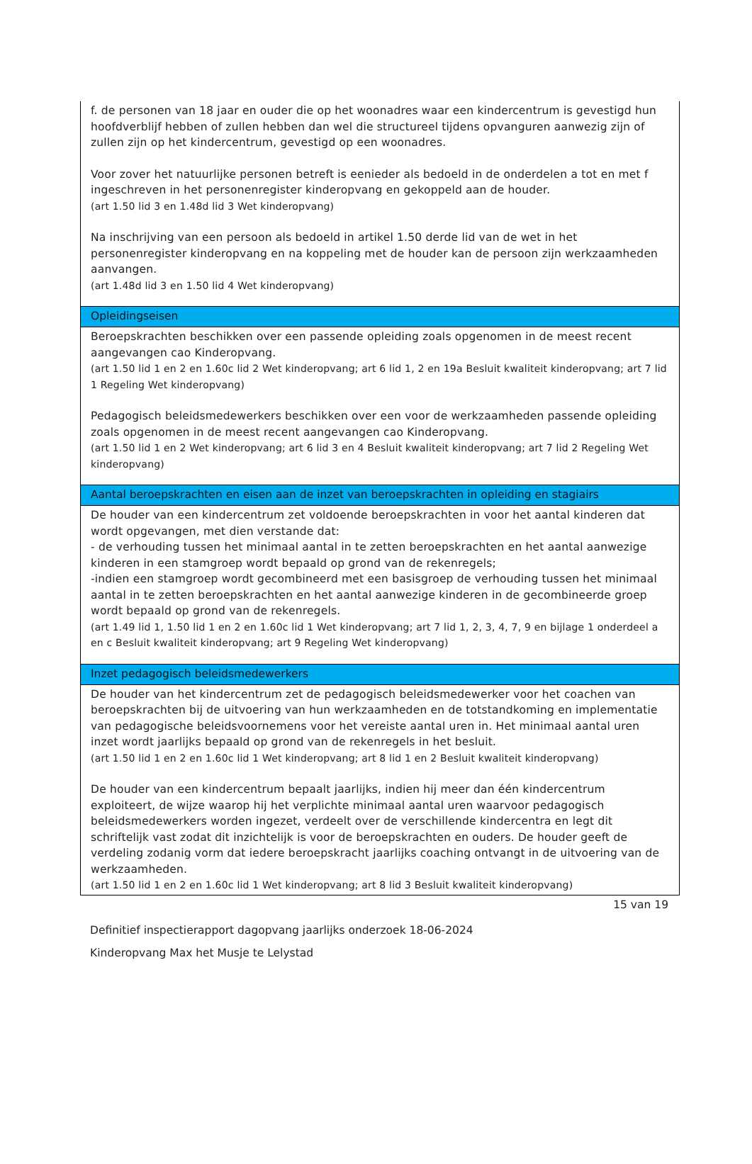f. de personen van 18 jaar en ouder die op het woonadres waar een kindercentrum is gevestigd hun hoofdverblijf hebben of zullen hebben dan wel die structureel tijdens opvanguren aanwezig zijn of zullen zijn op het kindercentrum, gevestigd op een woonadres.
Voor zover het natuurlijke personen betreft is eenieder als bedoeld in de onderdelen a tot en met f ingeschreven in het personenregister kinderopvang en gekoppeld aan de houder.
(art 1.50 lid 3 en 1.48d lid 3 Wet kinderopvang)
Na inschrijving van een persoon als bedoeld in artikel 1.50 derde lid van de wet in het personenregister kinderopvang en na koppeling met de houder kan de persoon zijn werkzaamheden aanvangen.
(art 1.48d lid 3 en 1.50 lid 4 Wet kinderopvang)
Opleidingseisen
Beroepskrachten beschikken over een passende opleiding zoals opgenomen in de meest recent aangevangen cao Kinderopvang.
(art 1.50 lid 1 en 2 en 1.60c lid 2 Wet kinderopvang; art 6 lid 1, 2 en 19a Besluit kwaliteit kinderopvang; art 7 lid 1 Regeling Wet kinderopvang)
Pedagogisch beleidsmedewerkers beschikken over een voor de werkzaamheden passende opleiding zoals opgenomen in de meest recent aangevangen cao Kinderopvang.
(art 1.50 lid 1 en 2 Wet kinderopvang; art 6 lid 3 en 4 Besluit kwaliteit kinderopvang; art 7 lid 2 Regeling Wet kinderopvang)
Aantal beroepskrachten en eisen aan de inzet van beroepskrachten in opleiding en stagiairs
De houder van een kindercentrum zet voldoende beroepskrachten in voor het aantal kinderen dat wordt opgevangen, met dien verstande dat:
- de verhouding tussen het minimaal aantal in te zetten beroepskrachten en het aantal aanwezige kinderen in een stamgroep wordt bepaald op grond van de rekenregels;
-indien een stamgroep wordt gecombineerd met een basisgroep de verhouding tussen het minimaal aantal in te zetten beroepskrachten en het aantal aanwezige kinderen in de gecombineerde groep wordt bepaald op grond van de rekenregels.
(art 1.49 lid 1, 1.50 lid 1 en 2 en 1.60c lid 1 Wet kinderopvang; art 7 lid 1, 2, 3, 4, 7, 9 en bijlage 1 onderdeel a en c Besluit kwaliteit kinderopvang; art 9 Regeling Wet kinderopvang)
Inzet pedagogisch beleidsmedewerkers
De houder van het kindercentrum zet de pedagogisch beleidsmedewerker voor het coachen van beroepskrachten bij de uitvoering van hun werkzaamheden en de totstandkoming en implementatie van pedagogische beleidsvoornemens voor het vereiste aantal uren in. Het minimaal aantal uren inzet wordt jaarlijks bepaald op grond van de rekenregels in het besluit.
(art 1.50 lid 1 en 2 en 1.60c lid 1 Wet kinderopvang; art 8 lid 1 en 2 Besluit kwaliteit kinderopvang)
De houder van een kindercentrum bepaalt jaarlijks, indien hij meer dan één kindercentrum exploiteert, de wijze waarop hij het verplichte minimaal aantal uren waarvoor pedagogisch beleidsmedewerkers worden ingezet, verdeelt over de verschillende kindercentra en legt dit schriftelijk vast zodat dit inzichtelijk is voor de beroepskrachten en ouders. De houder geeft de verdeling zodanig vorm dat iedere beroepskracht jaarlijks coaching ontvangt in de uitvoering van de werkzaamheden.
(art 1.50 lid 1 en 2 en 1.60c lid 1 Wet kinderopvang; art 8 lid 3 Besluit kwaliteit kinderopvang)
15 van 19
Definitief inspectierapport dagopvang jaarlijks onderzoek 18-06-2024
Kinderopvang Max het Musje te Lelystad